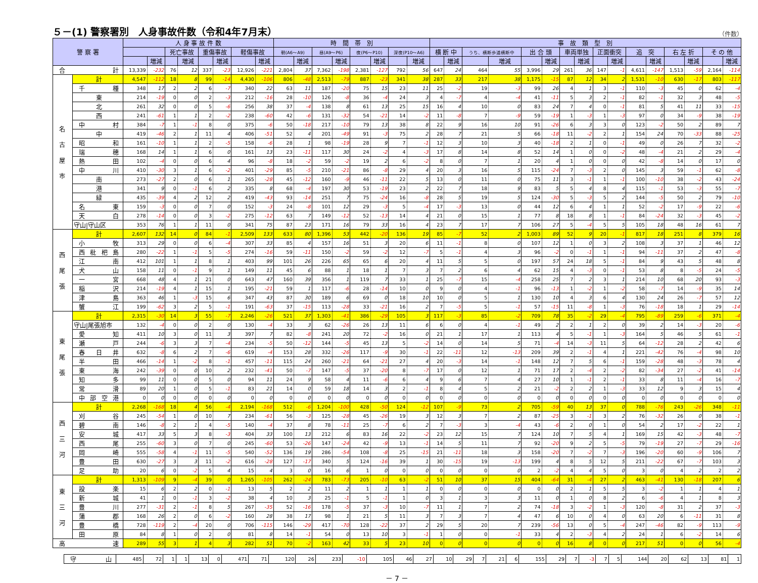５－(1) 警察署別　人身事故件数（令和4年7月末） （件数）
| 警 察 署 | | 人 身 事 故 件 数 | | | | | | | | 時 間 帯 別 | | | | | | | | 事 故 類 型 別 | | | | | | | | | | | | | | | |
| --- | --- | --- | --- | --- | --- | --- | --- | --- | --- | --- | --- | --- | --- | --- | --- | --- | --- | --- | --- | --- | --- | --- | --- | --- | --- | --- | --- | --- | --- | --- | --- | --- | --- |
| | | | | 死亡事故 | | 重傷事故 | | 軽傷事故 | | 朝(A6～A9) | | 昼(A9～P6) | | 夜(P6～P10) | | 深夜(P10～A6) | | 横 断 中 | | うち、横断歩道横断中 | | 出 合 頭 | | 車両単独 | | 正面衝突 | | 追 突 | | 右 左 折 | | そ の 他 | |
| | | | 増減 | | 増減 | | 増減 | | 増減 | | 増減 | | 増減 | | 増減 | | 増減 | | 増減 | | 増減 | | 増減 | | 増減 | | 増減 | | 増減 | | 増減 | | 増減 |
| 合 計 | | 13,339 | -232 | 76 | 12 | 337 | -23 | 12,926 | -221 | 2,804 | 37 | 7,362 | -198 | 2,381 | -127 | 792 | 56 | 647 | 24 | 464 | 55 | 3,996 | 29 | 261 | 36 | 147 | -1 | 4,611 | -147 | 1,513 | -59 | 2,164 | -114 |
| 名 古 屋 市 | 計 | 4,547 | -112 | 18 | 8 | 99 | -14 | 4,430 | -106 | 806 | -48 | 2,513 | -79 | 887 | -23 | 341 | 38 | 287 | 33 | 217 | 38 | 1,175 | -15 | 87 | 12 | 34 | 2 | 1,531 | -10 | 630 | -17 | 803 | -117 |
| | 千種 | 348 | 17 | 2 | 2 | 6 | -7 | 340 | 22 | 63 | 11 | 187 | -20 | 75 | 15 | 23 | 11 | 25 | -2 | 19 | -3 | 99 | 26 | 4 | 1 | 3 | -1 | 110 | -3 | 45 | 0 | 62 | -4 |
| | 東 | 214 | -19 | 0 | 0 | 2 | -3 | 212 | -16 | 28 | -10 | 126 | -8 | 36 | -4 | 24 | 3 | 4 | -7 | 4 | -4 | 41 | -11 | 5 | 3 | 2 | -1 | 82 | -1 | 32 | 3 | 48 | -5 |
| | 北 | 261 | 32 | 0 | 0 | 5 | -6 | 256 | 38 | 37 | -4 | 138 | 8 | 61 | 13 | 25 | 15 | 16 | 4 | 10 | 0 | 83 | 24 | 7 | 4 | 0 | -1 | 81 | 5 | 41 | 11 | 33 | -15 |
| | 西 | 241 | -61 | 1 | 1 | 2 | -2 | 238 | -60 | 42 | -6 | 131 | -32 | 54 | -21 | 14 | -2 | 11 | -8 | 7 | -9 | 59 | -19 | 1 | -3 | 1 | -3 | 97 | 0 | 34 | -9 | 38 | -19 |
| | 中村 | 384 | -7 | 1 | -1 | 8 | 0 | 375 | -6 | 50 | -18 | 217 | -10 | 79 | 13 | 38 | 8 | 22 | 9 | 16 | 10 | 91 | -26 | 6 | 3 | 3 | 0 | 123 | -2 | 50 | 2 | 89 | 7 |
| | 中 | 419 | -46 | 2 | 1 | 11 | 4 | 406 | -51 | 52 | 4 | 201 | -49 | 91 | -3 | 75 | 2 | 28 | 7 | 21 | 5 | 66 | -18 | 11 | -2 | 2 | 1 | 154 | 24 | 70 | -33 | 88 | -25 |
| | 昭和 | 161 | -10 | 1 | 1 | 2 | -5 | 158 | -6 | 28 | 1 | 98 | -19 | 28 | 9 | 7 | -1 | 12 | 3 | 10 | 3 | 40 | -18 | 2 | 1 | 0 | -1 | 49 | 0 | 26 | 7 | 32 | -2 |
| | 瑞穂 | 168 | 14 | 1 | 1 | 6 | 0 | 161 | 13 | 23 | -11 | 117 | 30 | 24 | -2 | 4 | -3 | 17 | 8 | 14 | 8 | 52 | 14 | 1 | 0 | 0 | -2 | 48 | -4 | 21 | 2 | 29 | -4 |
| | 熱田 | 102 | -4 | 0 | 0 | 6 | 4 | 96 | -8 | 18 | -2 | 59 | -2 | 19 | 2 | 6 | -2 | 8 | 0 | 7 | 1 | 20 | 4 | 1 | 0 | 0 | 0 | 42 | -8 | 14 | 0 | 17 | 0 |
| | 中川 | 410 | -30 | 3 | 1 | 6 | -2 | 401 | -29 | 85 | -5 | 210 | -21 | 86 | -8 | 29 | 4 | 20 | 3 | 16 | 5 | 115 | -24 | 7 | -3 | 2 | 0 | 145 | 3 | 59 | -1 | 62 | -8 |
| | 南 | 273 | -27 | 2 | 0 | 6 | 1 | 265 | -28 | 45 | -12 | 160 | -9 | 46 | -11 | 22 | 5 | 13 | 0 | 11 | 0 | 75 | 11 | 3 | -1 | 1 | -1 | 100 | -10 | 38 | -2 | 43 | -24 |
| | 港 | 341 | 9 | 0 | -1 | 6 | 2 | 335 | 8 | 68 | -4 | 197 | 30 | 53 | -19 | 23 | 2 | 22 | 7 | 18 | 9 | 83 | 5 | 5 | 4 | 8 | 4 | 115 | -1 | 53 | -3 | 55 | -7 |
| | 緑 | 435 | -39 | 4 | 2 | 12 | 2 | 419 | -43 | 93 | -14 | 251 | 7 | 75 | -24 | 16 | -8 | 28 | 5 | 19 | 5 | 124 | -30 | 5 | -3 | 5 | 2 | 144 | -5 | 50 | 2 | 79 | -10 |
| | 名東 | 159 | -3 | 0 | 0 | 7 | 0 | 152 | -3 | 24 | -8 | 101 | 12 | 29 | -3 | 5 | -4 | 17 | -3 | 13 | 0 | 44 | 12 | 6 | 4 | 1 | 1 | 52 | -2 | 17 | -9 | 22 | -6 |
| | 天白 | 278 | -14 | 0 | 0 | 3 | -2 | 275 | -12 | 63 | 7 | 149 | -12 | 52 | -13 | 14 | 4 | 21 | 0 | 15 | 1 | 77 | 8 | 18 | 8 | 1 | -1 | 84 | -24 | 32 | -3 | 45 | -2 |
| | 守山/守山区 | 353 | 76 | 1 | 1 | 11 | 0 | 341 | 75 | 87 | 23 | 171 | 16 | 79 | 33 | 16 | 4 | 23 | 7 | 17 | 7 | 106 | 27 | 5 | -4 | 5 | 5 | 105 | 18 | 48 | 16 | 61 | 7 |
| 西 尾 張 | 計 | 2,607 | 132 | 14 | 0 | 84 | -1 | 2,509 | 133 | 633 | 80 | 1,396 | 53 | 442 | -20 | 136 | 19 | 85 | -7 | 52 | 2 | 1,003 | 89 | 52 | 9 | 20 | -1 | 817 | 18 | 251 | 8 | 379 | 16 |
| | 小牧 | 313 | 29 | 0 | 0 | 6 | -4 | 307 | 33 | 85 | 4 | 157 | 16 | 51 | 3 | 20 | 6 | 11 | -1 | 8 | 0 | 107 | 12 | 1 | 0 | 3 | 2 | 108 | 3 | 37 | 1 | 46 | 12 |
| | 西枇杷島 | 280 | -22 | 1 | -1 | 5 | -5 | 274 | -16 | 59 | -11 | 150 | -2 | 59 | -2 | 12 | -7 | 5 | -1 | 4 | 3 | 96 | -2 | 0 | -1 | 1 | -1 | 94 | -11 | 37 | 2 | 47 | -8 |
| | 江南 | 412 | 101 | 1 | 1 | 8 | 1 | 403 | 99 | 101 | 26 | 226 | 65 | 65 | 6 | 20 | 4 | 11 | 5 | 5 | 0 | 197 | 57 | 24 | 18 | 5 | -1 | 84 | 9 | 43 | 5 | 48 | 8 |
| | 犬山 | 158 | 11 | 0 | -1 | 9 | 1 | 149 | 11 | 45 | 6 | 88 | 1 | 18 | 1 | 7 | 3 | 7 | 2 | 6 | 4 | 62 | 15 | 4 | -3 | 0 | -1 | 53 | 8 | 8 | -5 | 24 | -5 |
| | 一宮 | 668 | 48 | 4 | 1 | 21 | 0 | 643 | 47 | 160 | 39 | 356 | 1 | 119 | 7 | 33 | 1 | 25 | -7 | 15 | -4 | 258 | 25 | 7 | 2 | 3 | 1 | 214 | 10 | 68 | 20 | 93 | -3 |
| | 稲沢 | 214 | -19 | 4 | 1 | 15 | 1 | 195 | -21 | 59 | 1 | 117 | -6 | 28 | -14 | 10 | 0 | 9 | 0 | 4 | -1 | 96 | -13 | 1 | -2 | 1 | -2 | 58 | -7 | 14 | -9 | 35 | 14 |
| | 津島 | 363 | 46 | 1 | -3 | 15 | 6 | 347 | 43 | 87 | 30 | 189 | 6 | 69 | 0 | 18 | 10 | 10 | 0 | 5 | 1 | 130 | 10 | 4 | 3 | 6 | 4 | 130 | 24 | 26 | -7 | 57 | 12 |
| | 蟹江 | 199 | -62 | 3 | 2 | 5 | -1 | 191 | -63 | 37 | -15 | 113 | -28 | 33 | -21 | 16 | 2 | 7 | -5 | 5 | -1 | 57 | -15 | 11 | -8 | 1 | -3 | 76 | -18 | 18 | 1 | 29 | -14 |
| 東 尾 張 | 計 | 2,315 | -30 | 14 | 3 | 55 | -7 | 2,246 | -26 | 521 | 37 | 1,303 | -41 | 386 | -29 | 105 | 3 | 117 | -3 | 85 | -2 | 709 | 78 | 35 | -2 | 29 | -4 | 795 | -89 | 259 | -6 | 371 | -4 |
| | 守山/尾張旭市 | 132 | -4 | 0 | 0 | 2 | 0 | 130 | -4 | 33 | 3 | 62 | -26 | 26 | 13 | 11 | 6 | 6 | 0 | 4 | -1 | 49 | 2 | 2 | 1 | 2 | 0 | 39 | 2 | 14 | -3 | 20 | -6 |
| | 愛知 | 411 | 10 | 3 | 0 | 11 | 3 | 397 | 7 | 82 | -8 | 241 | 20 | 72 | -2 | 16 | 0 | 21 | 1 | 17 | 1 | 113 | 4 | 5 | -1 | 1 | -3 | 164 | 5 | 46 | 5 | 61 | -1 |
| | 瀬戸 | 244 | -6 | 3 | 3 | 7 | -4 | 234 | -5 | 50 | -12 | 144 | -5 | 45 | 13 | 5 | -2 | 14 | 0 | 14 | 5 | 71 | -4 | 14 | -3 | 11 | 5 | 64 | -12 | 28 | 2 | 42 | 6 |
| | 春日井 | 632 | -8 | 6 | 2 | 7 | -6 | 619 | -4 | 153 | 28 | 332 | -26 | 117 | -9 | 30 | -1 | 22 | -11 | 12 | -13 | 209 | 39 | 2 | -1 | 4 | 1 | 221 | -42 | 76 | -4 | 98 | 10 |
| | 半田 | 466 | -14 | 1 | -2 | 8 | -1 | 457 | -11 | 115 | 24 | 260 | -21 | 64 | -21 | 27 | 4 | 20 | -3 | 14 | -1 | 148 | 12 | 7 | 5 | 6 | -1 | 159 | -28 | 48 | -3 | 78 | 4 |
| | 東海 | 242 | -39 | 0 | 0 | 10 | 2 | 232 | -41 | 50 | -7 | 147 | -5 | 37 | -20 | 8 | -7 | 17 | 0 | 12 | 1 | 71 | 17 | 2 | -4 | 2 | -2 | 82 | -34 | 27 | -2 | 41 | -14 |
| | 知多 | 99 | 11 | 0 | 0 | 5 | 0 | 94 | 11 | 24 | 9 | 58 | 4 | 11 | -6 | 6 | 4 | 9 | 6 | 7 | 4 | 27 | 10 | 1 | -1 | 2 | -1 | 33 | 8 | 11 | -4 | 16 | -7 |
| | 常滑 | 89 | 20 | 1 | 0 | 5 | -1 | 83 | 21 | 14 | 0 | 59 | 18 | 14 | 3 | 2 | -1 | 8 | 4 | 5 | 2 | 21 | -2 | 2 | 2 | 1 | -3 | 33 | 12 | 9 | 3 | 15 | 4 |
| | 中部空港 | 0 | 0 | 0 | 0 | 0 | 0 | 0 | 0 | 0 | 0 | 0 | 0 | 0 | 0 | 0 | 0 | 0 | 0 | 0 | 0 | 0 | 0 | 0 | 0 | 0 | 0 | 0 | 0 | 0 | 0 | 0 | 0 |
| 西 三 河 | 計 | 2,268 | -168 | 18 | 4 | 56 | -4 | 2,194 | -168 | 512 | -6 | 1,204 | -100 | 428 | -50 | 124 | -12 | 107 | -9 | 73 | 2 | 705 | -59 | 40 | 13 | 37 | 0 | 788 | -76 | 243 | -26 | 348 | -11 |
| | 刈谷 | 245 | -54 | 1 | 0 | 10 | 7 | 234 | -61 | 56 | -3 | 125 | -28 | 45 | -26 | 19 | 3 | 12 | 3 | 7 | 2 | 87 | -25 | 3 | -1 | 3 | 2 | 76 | -32 | 26 | 0 | 38 | -1 |
| | 碧南 | 146 | -8 | 2 | 1 | 4 | -5 | 140 | -4 | 37 | 8 | 78 | -11 | 25 | -7 | 6 | 2 | 7 | -3 | 3 | -4 | 43 | -6 | 2 | 0 | 1 | 0 | 54 | 2 | 17 | -2 | 22 | 1 |
| | 安城 | 417 | 33 | 5 | 3 | 8 | -3 | 404 | 33 | 100 | 13 | 212 | 6 | 83 | 16 | 22 | -2 | 23 | 12 | 15 | 7 | 124 | 10 | 7 | 5 | 4 | 1 | 169 | 15 | 42 | -3 | 48 | -7 |
| | 西尾 | 255 | -60 | 3 | 0 | 7 | 0 | 245 | -60 | 53 | -26 | 147 | -24 | 42 | -9 | 13 | -1 | 14 | 5 | 11 | 7 | 92 | -20 | 9 | 2 | 5 | -5 | 79 | -19 | 27 | -7 | 29 | -16 |
| | 岡崎 | 555 | -58 | 4 | -1 | 11 | -5 | 540 | -52 | 136 | 19 | 286 | -54 | 108 | -8 | 25 | -15 | 21 | -11 | 18 | 3 | 158 | -20 | 7 | -2 | 7 | -3 | 196 | -20 | 60 | -9 | 106 | 7 |
| | 豊田 | 630 | -27 | 3 | 3 | 11 | -2 | 616 | -28 | 127 | -17 | 340 | 5 | 124 | -16 | 39 | 1 | 30 | -15 | 19 | -13 | 199 | 4 | 8 | 5 | 12 | 5 | 211 | -22 | 67 | -7 | 103 | 3 |
| | 足助 | 20 | 6 | 0 | -2 | 5 | 4 | 15 | 4 | 3 | 0 | 16 | 6 | 1 | 0 | 0 | 0 | 0 | 0 | 0 | 0 | 2 | -2 | 4 | 4 | 5 | 0 | 3 | 0 | 4 | 2 | 2 | 2 |
| 東 三 河 | 計 | 1,313 | -109 | 9 | -4 | 39 | 0 | 1,265 | -105 | 262 | -24 | 783 | -73 | 205 | -10 | 63 | -2 | 51 | 10 | 37 | 15 | 404 | -64 | 31 | -4 | 27 | 2 | 463 | -41 | 130 | -18 | 207 | 6 |
| | 設楽 | 15 | 6 | 2 | 2 | 0 | -1 | 13 | 5 | 2 | 2 | 11 | 2 | 1 | 1 | 1 | 1 | 0 | 0 | 0 | 0 | 0 | 0 | 2 | 1 | 5 | 5 | 3 | -2 | 1 | 1 | 4 | 1 |
| | 新城 | 41 | 1 | 0 | -1 | 3 | -2 | 38 | 4 | 10 | 3 | 25 | -1 | 5 | -1 | 1 | 0 | 3 | 1 | 3 | 3 | 11 | 0 | 1 | 0 | 8 | 2 | 6 | -6 | 4 | 1 | 8 | 3 |
| | 豊川 | 277 | -31 | 2 | -1 | 8 | 5 | 267 | -35 | 52 | -16 | 178 | -5 | 37 | -3 | 10 | -7 | 11 | 1 | 7 | 2 | 74 | -18 | 3 | -2 | 1 | -3 | 120 | -8 | 31 | 2 | 37 | -3 |
| | 蒲郡 | 168 | 26 | 2 | 0 | 6 | -2 | 160 | 28 | 38 | 17 | 98 | 1 | 21 | 5 | 11 | 3 | 7 | 3 | 7 | 4 | 47 | 6 | 10 | 0 | 4 | 0 | 63 | 20 | 6 | -11 | 31 | 8 |
| | 豊橋 | 728 | -119 | 2 | -4 | 20 | 0 | 706 | -115 | 146 | -29 | 417 | -70 | 128 | -22 | 37 | 2 | 29 | 5 | 20 | 7 | 239 | -56 | 13 | 0 | 5 | -4 | 247 | -46 | 82 | -9 | 113 | -9 |
| | 田原 | 84 | 8 | 1 | 0 | 2 | 0 | 81 | 8 | 14 | -1 | 54 | 0 | 13 | 10 | 3 | -1 | 1 | 0 | 0 | -1 | 33 | 4 | 2 | -3 | 4 | 2 | 24 | 1 | 6 | -2 | 14 | 6 |
| 高 速 | | 289 | 55 | 3 | 1 | 4 | 3 | 282 | 51 | 70 | -2 | 163 | 42 | 33 | 5 | 23 | 10 | 0 | 0 | 0 | 0 | 0 | 0 | 16 | 8 | 0 | 0 | 217 | 51 | 0 | 0 | 56 | -4 |
| | 守山 | 485 | 72 | 1 | 1 | 13 | 0 | 471 | 71 | 120 | 26 | 233 | -10 | 105 | 46 | 27 | 10 | 29 | 7 | 21 | 6 | 155 | 29 | 7 | -3 | 7 | 5 | 144 | 20 | 62 | 13 | 81 | 1 |
－ 7 －